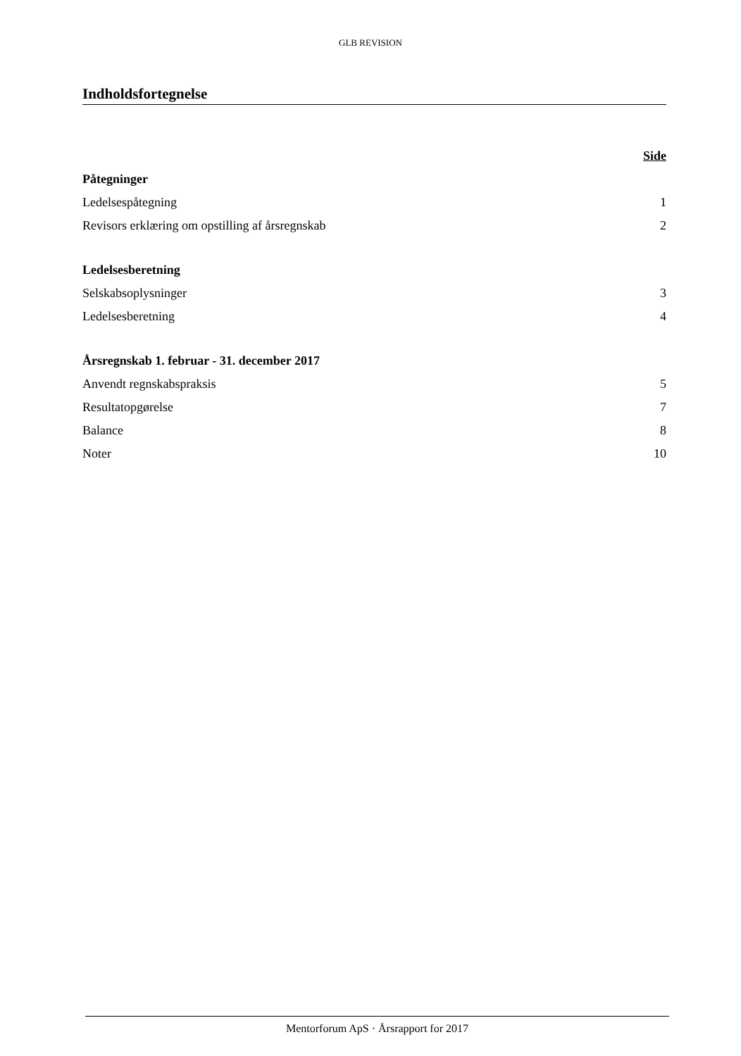GLB REVISION
Indholdsfortegnelse
| | Side |
| Påtegninger | |
| Ledelsespåtegning | 1 |
| Revisors erklæring om opstilling af årsregnskab | 2 |
| Ledelsesberetning | |
| Selskabsoplysninger | 3 |
| Ledelsesberetning | 4 |
| Årsregnskab 1. februar - 31. december 2017 | |
| Anvendt regnskabspraksis | 5 |
| Resultatopgørelse | 7 |
| Balance | 8 |
| Noter | 10 |
Mentorforum ApS · Årsrapport for 2017